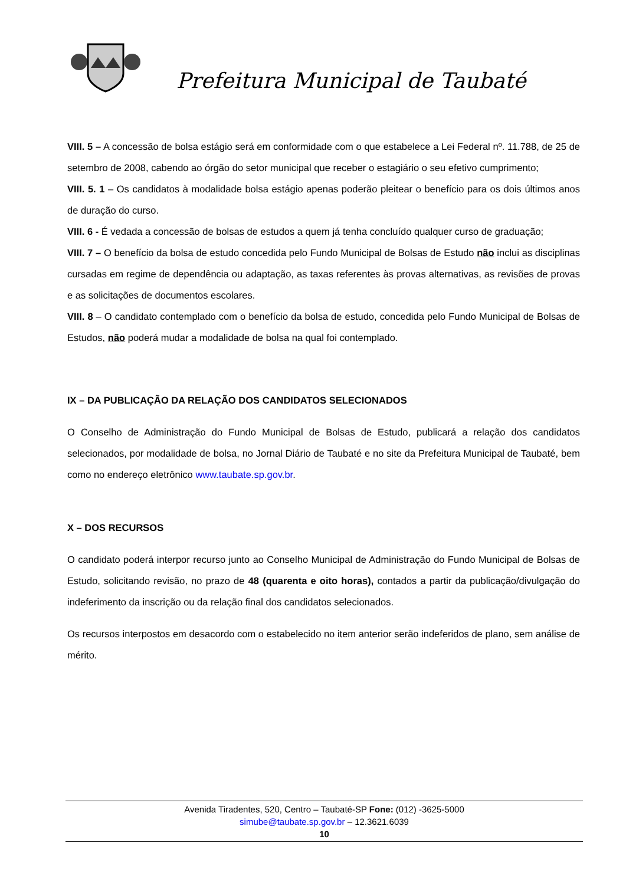Prefeitura Municipal de Taubaté
VIII. 5 – A concessão de bolsa estágio será em conformidade com o que estabelece a Lei Federal nº. 11.788, de 25 de setembro de 2008, cabendo ao órgão do setor municipal que receber o estagiário o seu efetivo cumprimento;
VIII. 5. 1 – Os candidatos à modalidade bolsa estágio apenas poderão pleitear o benefício para os dois últimos anos de duração do curso.
VIII. 6 - É vedada a concessão de bolsas de estudos a quem já tenha concluído qualquer curso de graduação;
VIII. 7 – O benefício da bolsa de estudo concedida pelo Fundo Municipal de Bolsas de Estudo não inclui as disciplinas cursadas em regime de dependência ou adaptação, as taxas referentes às provas alternativas, as revisões de provas e as solicitações de documentos escolares.
VIII. 8 – O candidato contemplado com o benefício da bolsa de estudo, concedida pelo Fundo Municipal de Bolsas de Estudos, não poderá mudar a modalidade de bolsa na qual foi contemplado.
IX – DA PUBLICAÇÃO DA RELAÇÃO DOS CANDIDATOS SELECIONADOS
O Conselho de Administração do Fundo Municipal de Bolsas de Estudo, publicará a relação dos candidatos selecionados, por modalidade de bolsa, no Jornal Diário de Taubaté e no site da Prefeitura Municipal de Taubaté, bem como no endereço eletrônico www.taubate.sp.gov.br.
X – DOS RECURSOS
O candidato poderá interpor recurso junto ao Conselho Municipal de Administração do Fundo Municipal de Bolsas de Estudo, solicitando revisão, no prazo de 48 (quarenta e oito horas), contados a partir da publicação/divulgação do indeferimento da inscrição ou da relação final dos candidatos selecionados.
Os recursos interpostos em desacordo com o estabelecido no item anterior serão indeferidos de plano, sem análise de mérito.
Avenida Tiradentes, 520, Centro – Taubaté-SP Fone: (012) -3625-5000
simube@taubate.sp.gov.br – 12.3621.6039
10